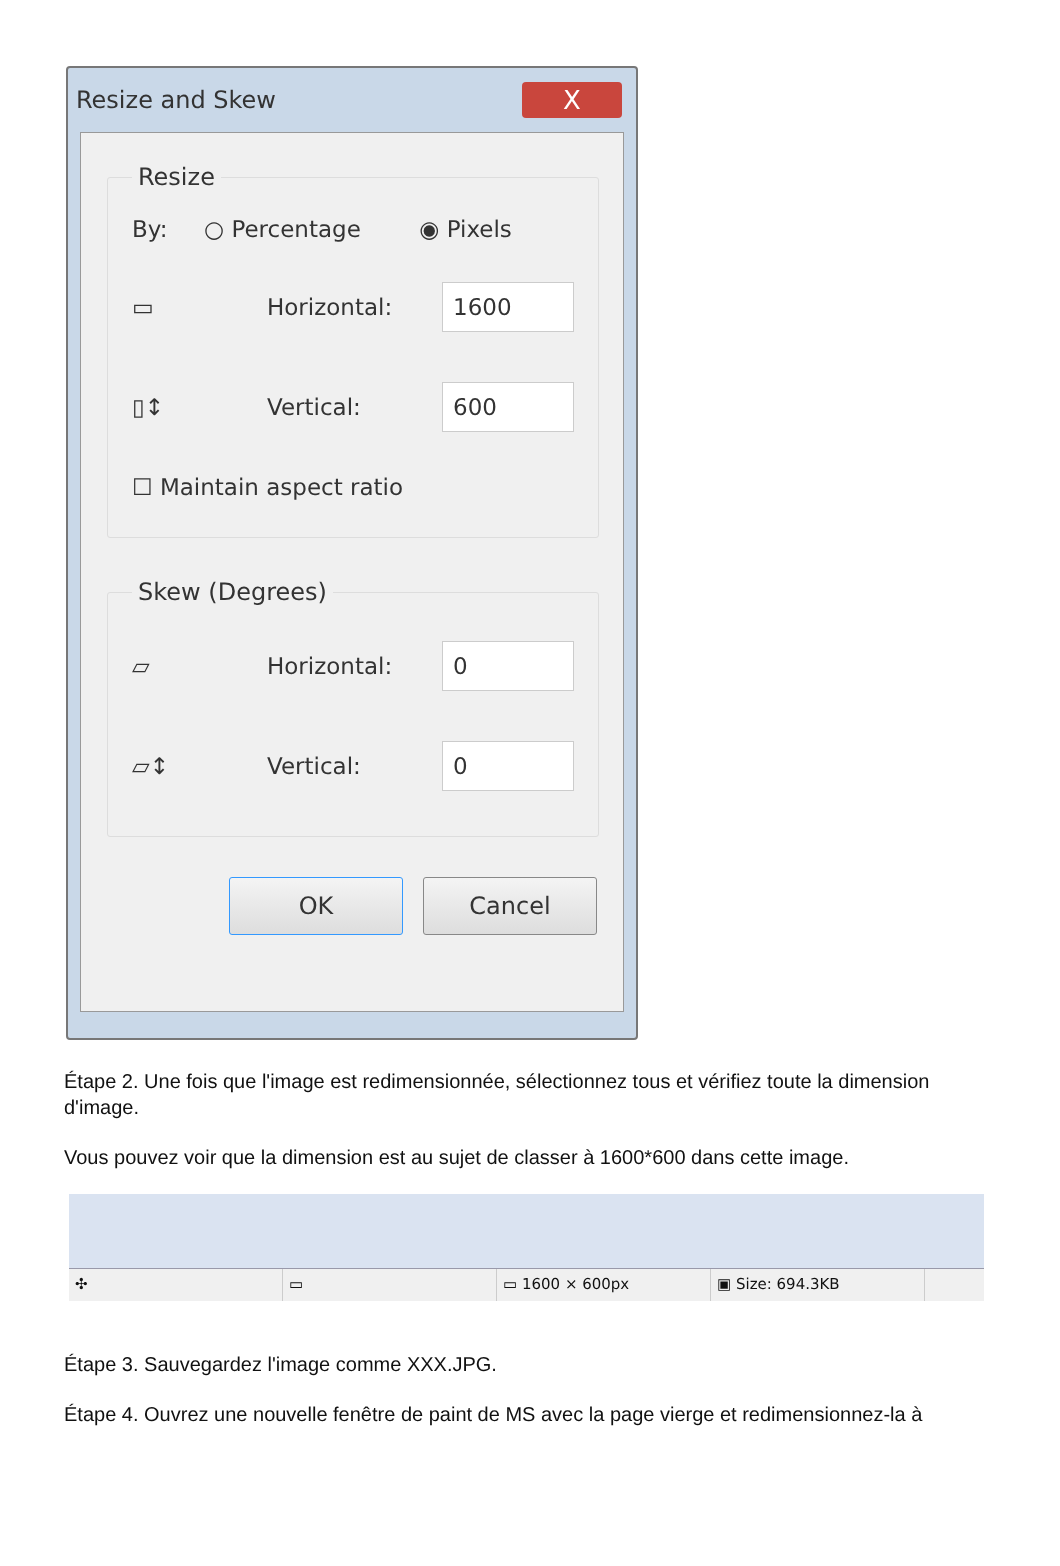Resize and Skew X
Resize
By: ○ Percentage ◉ Pixels
▭ Horizontal:
1600
▯↕ Vertical:
600
☐ Maintain aspect ratio
Skew (Degrees)
▱ Horizontal:
0
▱↕ Vertical:
0
OK Cancel
Étape 2. Une fois que l'image est redimensionnée, sélectionnez tous et vérifiez toute la dimension d'image.
Vous pouvez voir que la dimension est au sujet de classer à 1600*600 dans cette image.
✣ ▭ ▭ 1600 × 600px ▣ Size: 694.3KB
Étape 3. Sauvegardez l'image comme XXX.JPG.
Étape 4. Ouvrez une nouvelle fenêtre de paint de MS avec la page vierge et redimensionnez-la à